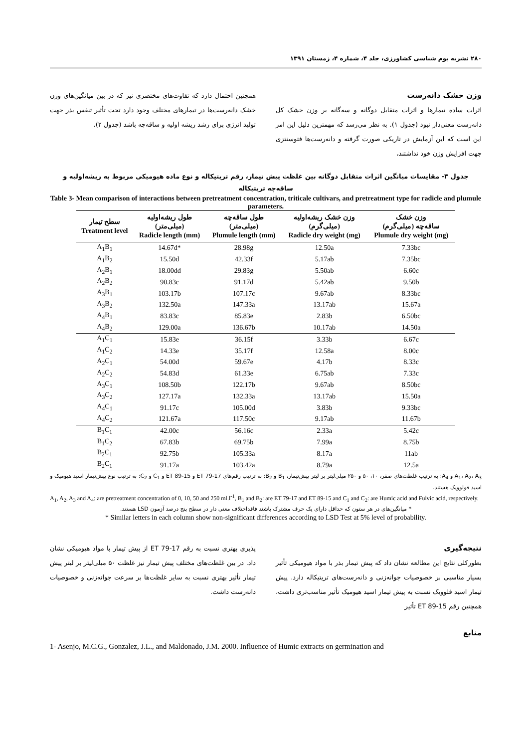۲۸۰ نشریه بوم شناسی کشاورزی، جلد ۴، شماره ۴، زمستان ۱۳۹۱
وزن خشک دانه‌رست
اثرات ساده تیمارها و اثرات متقابل دوگانه و سه‌گانه بر وزن خشک کل دانه‌رست معنی‌دار نبود (جدول ۱). به نظر می‌رسد که مهمترین دلیل این امر این است که این آزمایش در تاریکی صورت گرفته و دانه‌رست‌ها فتوسنتزی جهت افزایش وزن خود نداشتند،
همچنین احتمال دارد که تفاوت‌های مختصری نیز که در بین میانگین‌های وزن خشک دانه‌رست‌ها در تیمارهای مختلف وجود دارد تحت تأثیر تنفس بذر جهت تولید انرژی برای رشد ریشه اولیه و ساقه‌چه باشد (جدول ۲).
جدول ۳- مقایسات میانگین اثرات متقابل دوگانه بین غلظت پیش تیمار، رقم تریتیکاله و نوع ماده هیومیکی مربوط به ریشه‌اولیه و ساقه‌چه تریتیکاله
Table 3- Mean comparison of interactions between pretreatment concentration, triticale cultivars, and pretreatment type for radicle and plumule parameters.
| سطح تیمار Treatment level | طول ریشه‌اولیه (میلی‌متر) Radicle length (mm) | طول ساقه‌چه (میلی‌متر) Plumule length (mm) | وزن خشک ریشه‌اولیه (میلی‌گرم) Radicle dry weight (mg) | وزن خشک ساقه‌چه (میلی‌گرم) Plumule dry weight (mg) |
| --- | --- | --- | --- | --- |
| A<sub>1</sub>B<sub>1</sub> | 14.67d* | 28.98g | 12.50a | 7.33bc |
| A<sub>1</sub>B<sub>2</sub> | 15.50d | 42.33f | 5.17ab | 7.35bc |
| A<sub>2</sub>B<sub>1</sub> | 18.00dd | 29.83g | 5.50ab | 6.60c |
| A<sub>2</sub>B<sub>2</sub> | 90.83c | 91.17d | 5.42ab | 9.50b |
| A<sub>3</sub>B<sub>1</sub> | 103.17b | 107.17c | 9.67ab | 8.33bc |
| A<sub>3</sub>B<sub>2</sub> | 132.50a | 147.33a | 13.17ab | 15.67a |
| A<sub>4</sub>B<sub>1</sub> | 83.83c | 85.83e | 2.83b | 6.50bc |
| A<sub>4</sub>B<sub>2</sub> | 129.00a | 136.67b | 10.17ab | 14.50a |
| A<sub>1</sub>C<sub>1</sub> | 15.83e | 36.15f | 3.33b | 6.67c |
| A<sub>1</sub>C<sub>2</sub> | 14.33e | 35.17f | 12.58a | 8.00c |
| A<sub>2</sub>C<sub>1</sub> | 54.00d | 59.67e | 4.17b | 8.33c |
| A<sub>2</sub>C<sub>2</sub> | 54.83d | 61.33e | 6.75ab | 7.33c |
| A<sub>3</sub>C<sub>1</sub> | 108.50b | 122.17b | 9.67ab | 8.50bc |
| A<sub>3</sub>C<sub>2</sub> | 127.17a | 132.33a | 13.17ab | 15.50a |
| A<sub>4</sub>C<sub>1</sub> | 91.17c | 105.00d | 3.83b | 9.33bc |
| A<sub>4</sub>C<sub>2</sub> | 121.67a | 117.50c | 9.17ab | 11.67b |
| B<sub>1</sub>C<sub>1</sub> | 42.00c | 56.16c | 2.33a | 5.42c |
| B<sub>1</sub>C<sub>2</sub> | 67.83b | 69.75b | 7.99a | 8.75b |
| B<sub>2</sub>C<sub>1</sub> | 92.75b | 105.33a | 8.17a | 11ab |
| B<sub>2</sub>C<sub>1</sub> | 91.17a | 103.42a | 8.79a | 12.5a |
A<sub>1</sub>، A<sub>2</sub>، A<sub>3</sub> و A<sub>4</sub>: به ترتیب غلظت‌های صفر، ۱۰، ۵۰ و ۲۵۰ میلی‌لیتر بر لیتر پیش‌تیمار، B<sub>1</sub> و B<sub>2</sub>: به ترتیب رقم‌های ET 79-17 و ET 89-15 و C<sub>1</sub> و C<sub>2</sub>: به ترتیب نوع پیش‌تیمار اسید هیومیک و اسید فولوویک هستند.
A<sub>1</sub>, A<sub>2</sub>, A<sub>3</sub> and A<sub>4</sub>: are pretreatment concentration of 0, 10, 50 and 250 ml.l<sup>-1</sup>, B<sub>1</sub> and B<sub>2</sub>: are ET 79-17 and ET 89-15 and C<sub>1</sub> and C<sub>2</sub>: are Humic acid and Fulvic acid, respectively.
* میانگین‌های در هر ستون که حداقل دارای یک حرف مشترک باشند فاقداختلاف معنی دار در سطح پنج درصد آزمون LSD هستند.
* Similar letters in each column show non-significant differences according to LSD Test at 5% level of probability.
نتیجه‌گیری
بطورکلی نتایج این مطالعه نشان داد که پیش تیمار بذر با مواد هیومیکی تأثیر بسیار مناسبی بر خصوصیات جوانه‌زنی و دانه‌رست‌های تریتیکاله دارد. پیش تیمار اسید فلوویک نسبت به پیش تیمار اسید هیومیک تأثیر مناسب‌تری داشت، همچنین رقم ET 89-15 تأثیر
پذیری بهتری نسبت به رقم ET 79-17 از پیش تیمار با مواد هیومیکی نشان داد. در بین غلظت‌های مختلف پیش تیمار نیز غلظت ۵۰ میلی‌لیتر بر لیتر پیش تیمار تأثیر بهتری نسبت به سایر غلظت‌ها بر سرعت جوانه‌زنی و خصوصیات دانه‌رست داشت.
منابع
1- Asenjo, M.C.G., Gonzalez, J.L., and Maldonado, J.M. 2000. Influence of Humic extracts on germination and